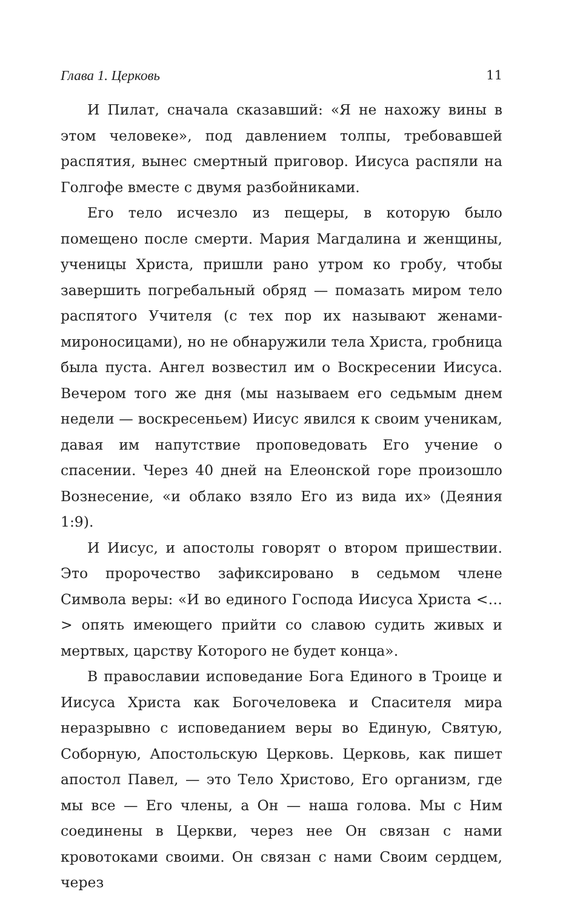Глава 1. Церковь 11
И Пилат, сначала сказавший: «Я не нахожу вины в этом человеке», под давлением толпы, требовавшей распятия, вынес смертный приговор. Иисуса распяли на Голгофе вместе с двумя разбойниками.
Его тело исчезло из пещеры, в которую было помещено после смерти. Мария Магдалина и женщины, ученицы Христа, пришли рано утром ко гробу, чтобы завершить погребальный обряд — помазать миром тело распятого Учителя (с тех пор их называют женами-мироносицами), но не обнаружили тела Христа, гробница была пуста. Ангел возвестил им о Воскресении Иисуса. Вечером того же дня (мы называем его седьмым днем недели — воскресеньем) Иисус явился к своим ученикам, давая им напутствие проповедовать Его учение о спасении. Через 40 дней на Елеонской горе произошло Вознесение, «и облако взяло Его из вида их» (Деяния 1:9).
И Иисус, и апостолы говорят о втором пришествии. Это пророчество зафиксировано в седьмом члене Символа веры: «И во единого Господа Иисуса Христа <…> опять имеющего прийти со славою судить живых и мертвых, царству Которого не будет конца».
В православии исповедание Бога Единого в Троице и Иисуса Христа как Богочеловека и Спасителя мира неразрывно с исповеданием веры во Единую, Святую, Соборную, Апостольскую Церковь. Церковь, как пишет апостол Павел, — это Тело Христово, Его организм, где мы все — Его члены, а Он — наша голова. Мы с Ним соединены в Церкви, через нее Он связан с нами кровотоками своими. Он связан с нами Своим сердцем, через